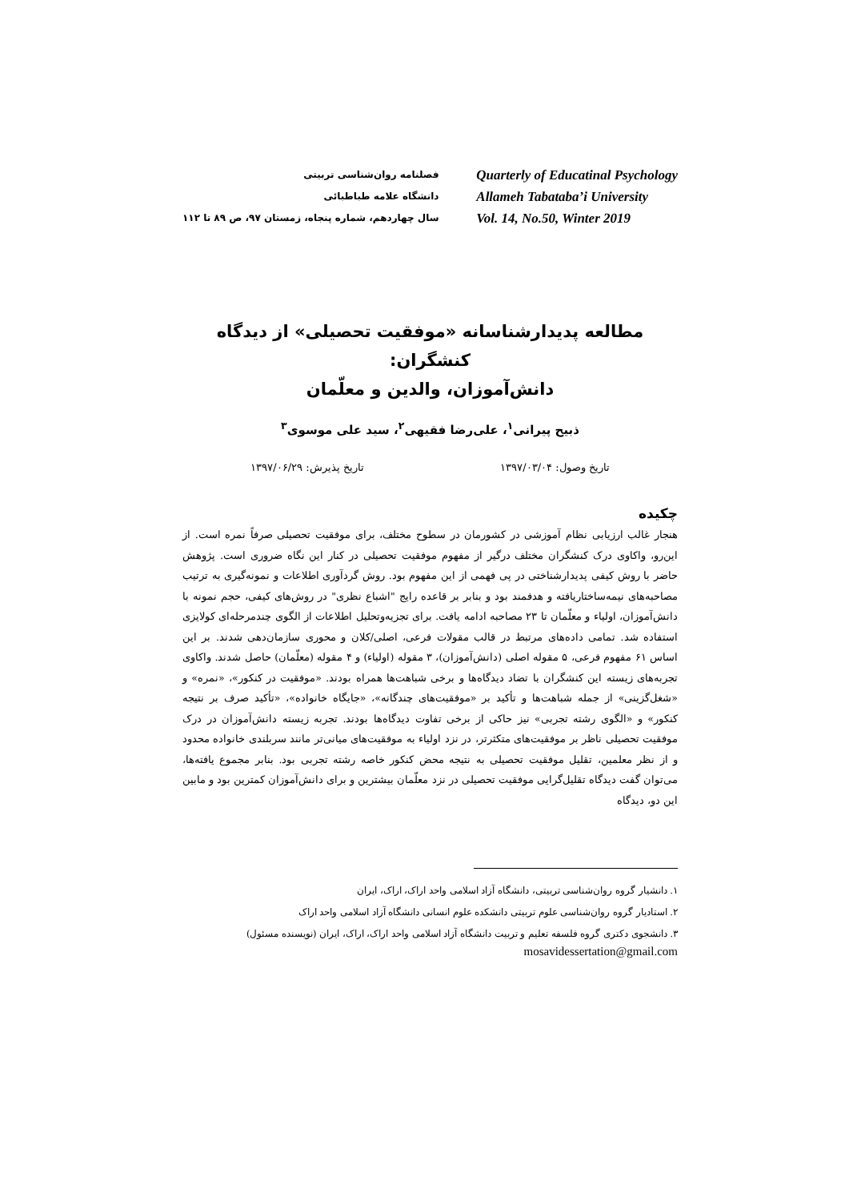فصلنامه روان‌شناسی تربیتی
دانشگاه علامه طباطبائی
سال چهاردهم، شماره پنجاه، زمستان ۹۷، ص ۸۹ تا ۱۱۲
Quarterly of Educatinal Psychology
Allameh Tabataba’i University
Vol. 14, No.50, Winter 2019
مطالعه پدیدارشناسانه «موفقیت تحصیلی» از دیدگاه کنشگران:
دانش‌آموزان، والدین و معلّمان
ذبیح پیرانی<sup>۱</sup>، علی‌رضا فقیهی<sup>۲</sup>، سید علی موسوی<sup>۳</sup>
تاریخ وصول: ۱۳۹۷/۰۳/۰۴ تاریخ پذیرش: ۱۳۹۷/۰۶/۲۹
چکیده
هنجار غالب ارزیابی نظام آموزشی در کشورمان در سطوح مختلف، برای موفقیت تحصیلی صرفاً نمره است. از این‌رو، واکاوی درک کنشگران مختلف درگیر از مفهوم موفقیت تحصیلی در کنار این نگاه ضروری است. پژوهش حاضر با روش کیفی پدیدارشناختی در پی فهمی از این مفهوم بود. روش گردآوری اطلاعات و نمونه‌گیری به ترتیب مصاحبه‌های نیمه‌ساختاریافته و هدفمند بود و بنابر بر قاعده رایج "اشباع نظری" در روش‌های کیفی، حجم نمونه با دانش‌آموزان، اولیاء و معلّمان تا ۲۳ مصاحبه ادامه یافت. برای تجزیه‌وتحلیل اطلاعات از الگوی چندمرحله‌ای کولایزی استفاده شد. تمامی داده‌های مرتبط در قالب مقولات فرعی، اصلی/کلان و محوری سازمان‌دهی شدند. بر این اساس ۶۱ مفهوم فرعی، ۵ مقوله اصلی (دانش‌آموزان)، ۳ مقوله (اولیاء) و ۴ مقوله (معلّمان) حاصل شدند. واکاوی تجربه‌های زیسته این کنشگران با تضاد دیدگاه‌ها و برخی شباهت‌ها همراه بودند. «موفقیت در کنکور»، «نمره» و «شغل‌گزینی» از جمله شباهت‌ها و تأکید بر «موفقیت‌های چندگانه»، «جایگاه خانواده»، «تأکید صرف بر نتیجه کنکور» و «الگوی رشته تجربی» نیز حاکی از برخی تفاوت دیدگاه‌ها بودند. تجربه زیسته دانش‌آموزان در درک موفقیت تحصیلی ناظر بر موفقیت‌های متکثرتر، در نزد اولیاء به موفقیت‌های میانی‌تر مانند سربلندی خانواده محدود و از نظر معلمین، تقلیل موفقیت تحصیلی به نتیجه محض کنکور خاصه رشته تجربی بود. بنابر مجموع یافته‌ها، می‌توان گفت دیدگاه تقلیل‌گرایی موفقیت تحصیلی در نزد معلّمان بیشترین و برای دانش‌آموزان کمترین بود و مابین این دو، دیدگاه
۱. دانشیار گروه روان‌شناسی تربیتی، دانشگاه آزاد اسلامی واحد اراک، اراک، ایران
۲. استادیار گروه روان‌شناسی علوم تربیتی دانشکده علوم انسانی دانشگاه آزاد اسلامی واحد اراک
۳. دانشجوی دکتری گروه فلسفه تعلیم و تربیت دانشگاه آزاد اسلامی واحد اراک، اراک، ایران (نویسنده مسئول)
mosavidessertation@gmail.com